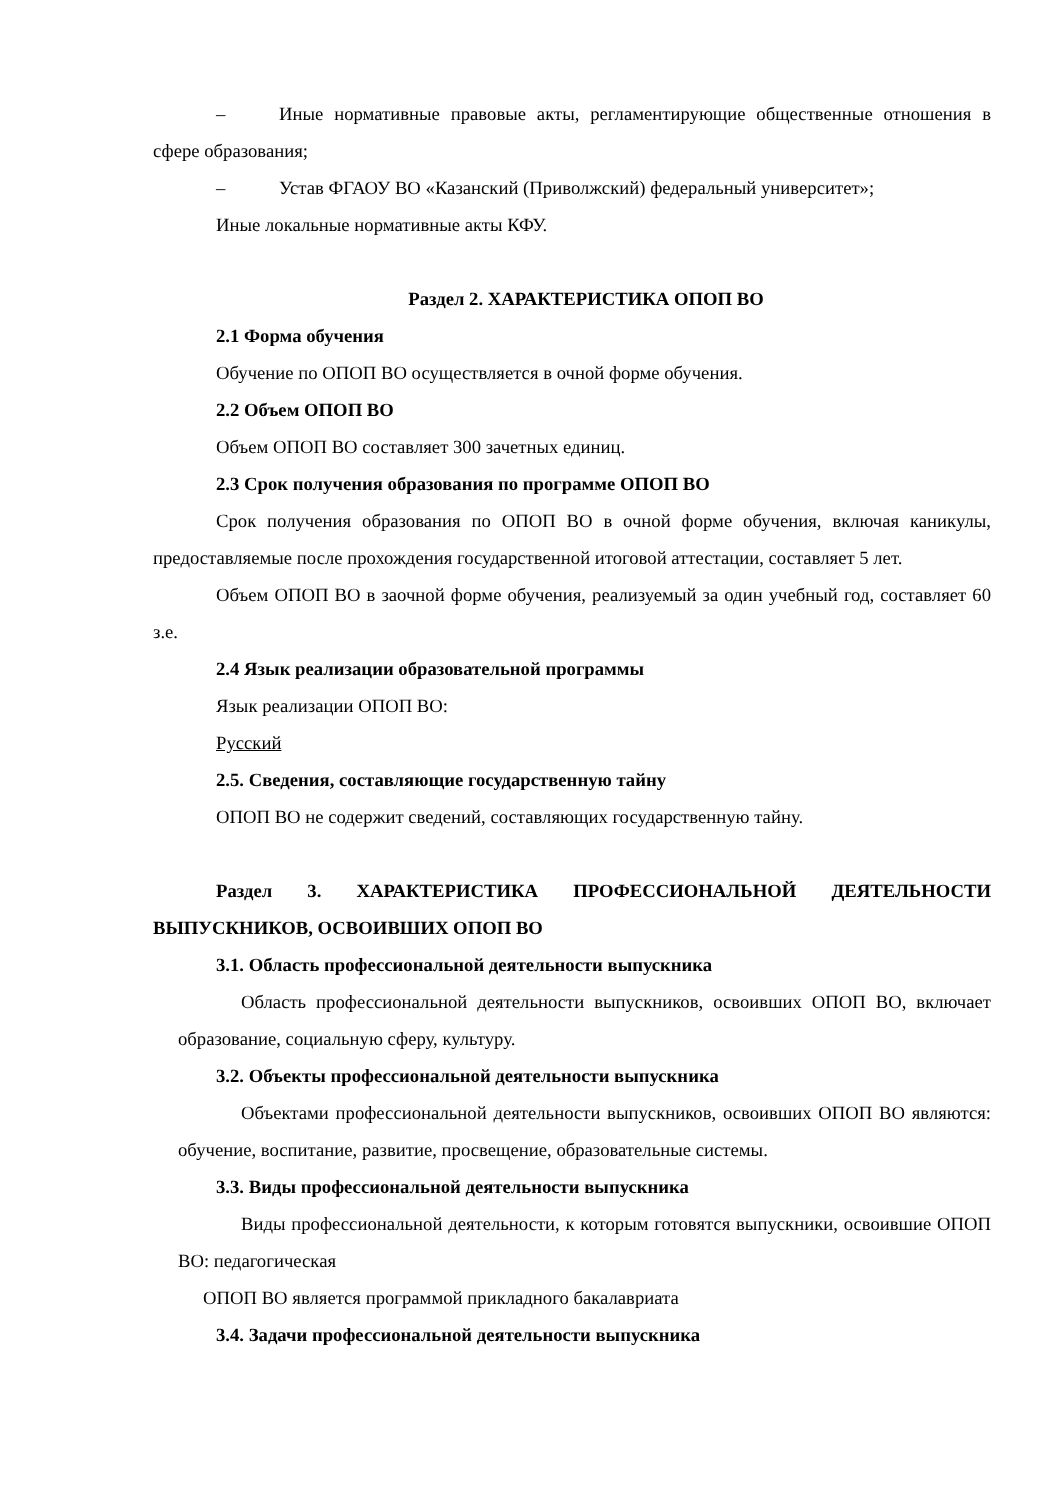– Иные нормативные правовые акты, регламентирующие общественные отношения в сфере образования;
– Устав ФГАОУ ВО «Казанский (Приволжский) федеральный университет»;
Иные локальные нормативные акты КФУ.
Раздел 2. ХАРАКТЕРИСТИКА ОПОП ВО
2.1 Форма обучения
Обучение по ОПОП ВО осуществляется в очной форме обучения.
2.2 Объем ОПОП ВО
Объем ОПОП ВО составляет 300 зачетных единиц.
2.3 Срок получения образования по программе ОПОП ВО
Срок получения образования по ОПОП ВО в очной форме обучения, включая каникулы, предоставляемые после прохождения государственной итоговой аттестации, составляет 5 лет.
Объем ОПОП ВО в заочной форме обучения, реализуемый за один учебный год, составляет 60 з.е.
2.4 Язык реализации образовательной программы
Язык реализации ОПОП ВО:
Русский
2.5. Сведения, составляющие государственную тайну
ОПОП ВО не содержит сведений, составляющих государственную тайну.
Раздел 3. ХАРАКТЕРИСТИКА ПРОФЕССИОНАЛЬНОЙ ДЕЯТЕЛЬНОСТИ ВЫПУСКНИКОВ, ОСВОИВШИХ ОПОП ВО
3.1. Область профессиональной деятельности выпускника
Область профессиональной деятельности выпускников, освоивших ОПОП ВО, включает образование, социальную сферу, культуру.
3.2. Объекты профессиональной деятельности выпускника
Объектами профессиональной деятельности выпускников, освоивших ОПОП ВО являются: обучение, воспитание, развитие, просвещение, образовательные системы.
3.3. Виды профессиональной деятельности выпускника
Виды профессиональной деятельности, к которым готовятся выпускники, освоившие ОПОП ВО: педагогическая
ОПОП ВО является программой прикладного бакалавриата
3.4. Задачи профессиональной деятельности выпускника